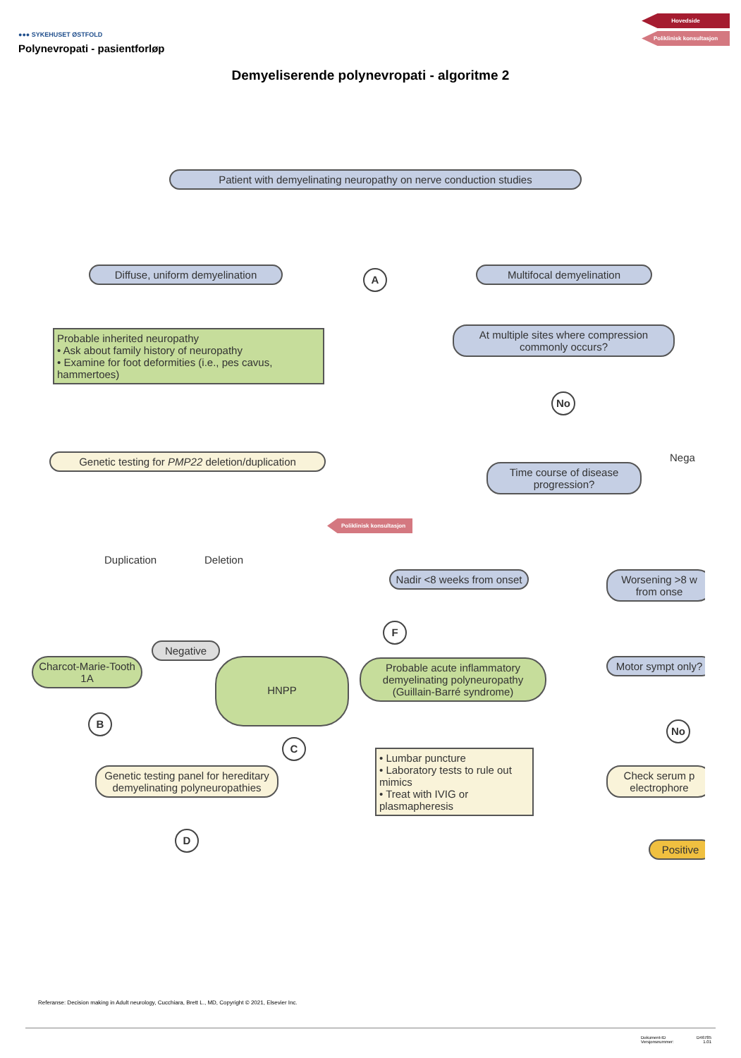●●● SYKEHUSET ØSTFOLD
Polynevropati - pasientforløp
Hovedside
Poliklinisk konsultasjon
Demyeliserende polynevropati - algoritme 2
Patient with demyelinating neuropathy on nerve conduction studies
Diffuse, uniform demyelination A Multifocal demyelination
Probable inherited neuropathy
• Ask about family history of neuropathy
• Examine for foot deformities (i.e., pes cavus, hammertoes)
At multiple sites where compression commonly occurs?
No
Genetic testing for PMP22 deletion/duplication
Time course of disease progression?
Nega
Duplication Deletion
Nadir <8 weeks from onset
Worsening >8 w from onse
F
Charcot-Marie-Tooth 1A
Negative
HNPP
Probable acute inflammatory demyelinating polyneuropathy (Guillain-Barré syndrome)
Motor sympt only?
B
C
No
• Lumbar puncture
• Laboratory tests to rule out mimics
• Treat with IVIG or plasmapheresis
Genetic testing panel for hereditary demyelinating polyneuropathies
Check serum p electrophore
D
Positive
Poliklinisk konsultasjon
Referanse: Decision making in Adult neurology, Cucchiara, Brett L., MD, Copyright © 2021, Elsevier Inc.
Dokument-ID D46785
Versjonsnummer: 1.01